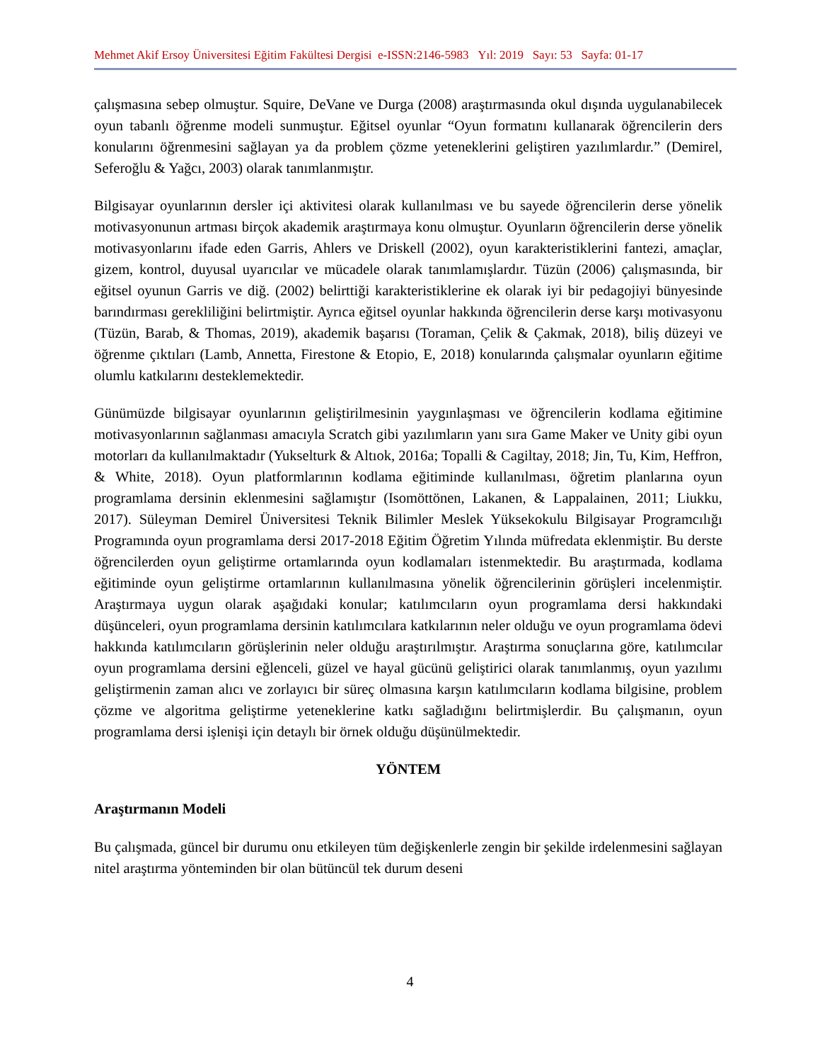Mehmet Akif Ersoy Üniversitesi Eğitim Fakültesi Dergisi e-ISSN:2146-5983 Yıl: 2019 Sayı: 53 Sayfa: 01-17
çalışmasına sebep olmuştur. Squire, DeVane ve Durga (2008) araştırmasında okul dışında uygulanabilecek oyun tabanlı öğrenme modeli sunmuştur. Eğitsel oyunlar “Oyun formatını kullanarak öğrencilerin ders konularını öğrenmesini sağlayan ya da problem çözme yeteneklerini geliştiren yazılımlardır.” (Demirel, Seferoğlu & Yağcı, 2003) olarak tanımlanmıştır.
Bilgisayar oyunlarının dersler içi aktivitesi olarak kullanılması ve bu sayede öğrencilerin derse yönelik motivasyonunun artması birçok akademik araştırmaya konu olmuştur. Oyunların öğrencilerin derse yönelik motivasyonlarını ifade eden Garris, Ahlers ve Driskell (2002), oyun karakteristiklerini fantezi, amaçlar, gizem, kontrol, duyusal uyarıcılar ve mücadele olarak tanımlamışlardır. Tüzün (2006) çalışmasında, bir eğitsel oyunun Garris ve diğ. (2002) belirttiği karakteristiklerine ek olarak iyi bir pedagojiyi bünyesinde barındırması gerekliliğini belirtmiştir. Ayrıca eğitsel oyunlar hakkında öğrencilerin derse karşı motivasyonu (Tüzün, Barab, & Thomas, 2019), akademik başarısı (Toraman, Çelik & Çakmak, 2018), biliş düzeyi ve öğrenme çıktıları (Lamb, Annetta, Firestone & Etopio, E, 2018) konularında çalışmalar oyunların eğitime olumlu katkılarını desteklemektedir.
Günümüzde bilgisayar oyunlarının geliştirilmesinin yaygınlaşması ve öğrencilerin kodlama eğitimine motivasyonlarının sağlanması amacıyla Scratch gibi yazılımların yanı sıra Game Maker ve Unity gibi oyun motorları da kullanılmaktadır (Yukselturk & Altıok, 2016a; Topalli & Cagiltay, 2018; Jin, Tu, Kim, Heffron, & White, 2018). Oyun platformlarının kodlama eğitiminde kullanılması, öğretim planlarına oyun programlama dersinin eklenmesini sağlamıştır (Isomöttönen, Lakanen, & Lappalainen, 2011; Liukku, 2017). Süleyman Demirel Üniversitesi Teknik Bilimler Meslek Yüksekokulu Bilgisayar Programcılığı Programında oyun programlama dersi 2017-2018 Eğitim Öğretim Yılında müfredata eklenmiştir. Bu derste öğrencilerden oyun geliştirme ortamlarında oyun kodlamaları istenmektedir. Bu araştırmada, kodlama eğitiminde oyun geliştirme ortamlarının kullanılmasına yönelik öğrencilerinin görüşleri incelenmiştir. Araştırmaya uygun olarak aşağıdaki konular; katılımcıların oyun programlama dersi hakkındaki düşünceleri, oyun programlama dersinin katılımcılara katkılarının neler olduğu ve oyun programlama ödevi hakkında katılımcıların görüşlerinin neler olduğu araştırılmıştır. Araştırma sonuçlarına göre, katılımcılar oyun programlama dersini eğlenceli, güzel ve hayal gücünü geliştirici olarak tanımlanmış, oyun yazılımı geliştirmenin zaman alıcı ve zorlayıcı bir süreç olmasına karşın katılımcıların kodlama bilgisine, problem çözme ve algoritma geliştirme yeteneklerine katkı sağladığını belirtmişlerdir. Bu çalışmanın, oyun programlama dersi işlenişi için detaylı bir örnek olduğu düşünülmektedir.
YÖNTEM
Araştırmanın Modeli
Bu çalışmada, güncel bir durumu onu etkileyen tüm değişkenlerle zengin bir şekilde irdelenmesini sağlayan nitel araştırma yönteminden bir olan bütüncül tek durum deseni
4